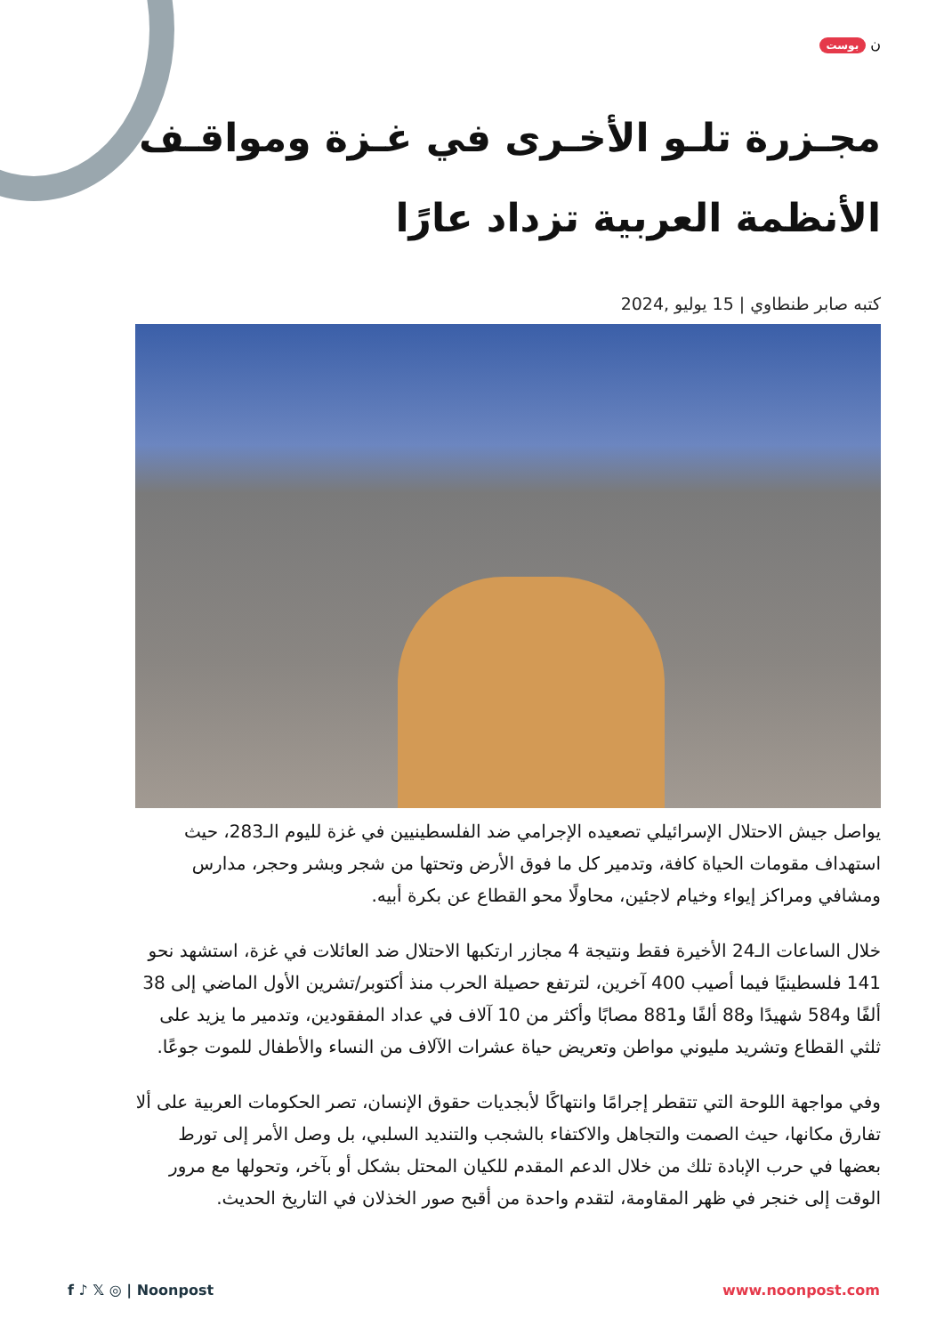ن بوست
مجـزرة تلـو الأخـرى في غـزة ومواقـف الأنظمة العربية تزداد عارًا
كتبه صابر طنطاوي | 15 يوليو ,2024
يواصل جيش الاحتلال الإسرائيلي تصعيده الإجرامي ضد الفلسطينيين في غزة لليوم الـ283، حيث استهداف مقومات الحياة كافة، وتدمير كل ما فوق الأرض وتحتها من شجر وبشر وحجر، مدارس ومشافي ومراكز إيواء وخيام لاجئين، محاولًا محو القطاع عن بكرة أبيه.
خلال الساعات الـ24 الأخيرة فقط ونتيجة 4 مجازر ارتكبها الاحتلال ضد العائلات في غزة، استشهد نحو 141 فلسطينيًا فيما أصيب 400 آخرين، لترتفع حصيلة الحرب منذ أكتوبر/تشرين الأول الماضي إلى 38 ألفًا و584 شهيدًا و88 ألفًا و881 مصابًا وأكثر من 10 آلاف في عداد المفقودين، وتدمير ما يزيد على ثلثي القطاع وتشريد مليوني مواطن وتعريض حياة عشرات الآلاف من النساء والأطفال للموت جوعًا.
وفي مواجهة اللوحة التي تتقطر إجرامًا وانتهاكًا لأبجديات حقوق الإنسان، تصر الحكومات العربية على ألا تفارق مكانها، حيث الصمت والتجاهل والاكتفاء بالشجب والتنديد السلبي، بل وصل الأمر إلى تورط بعضها في حرب الإبادة تلك من خلال الدعم المقدم للكيان المحتل بشكل أو بآخر، وتحولها مع مرور الوقت إلى خنجر في ظهر المقاومة، لتقدم واحدة من أقبح صور الخذلان في التاريخ الحديث.
f ♪ 𝕏 ◎ | Noonpost www.noonpost.com